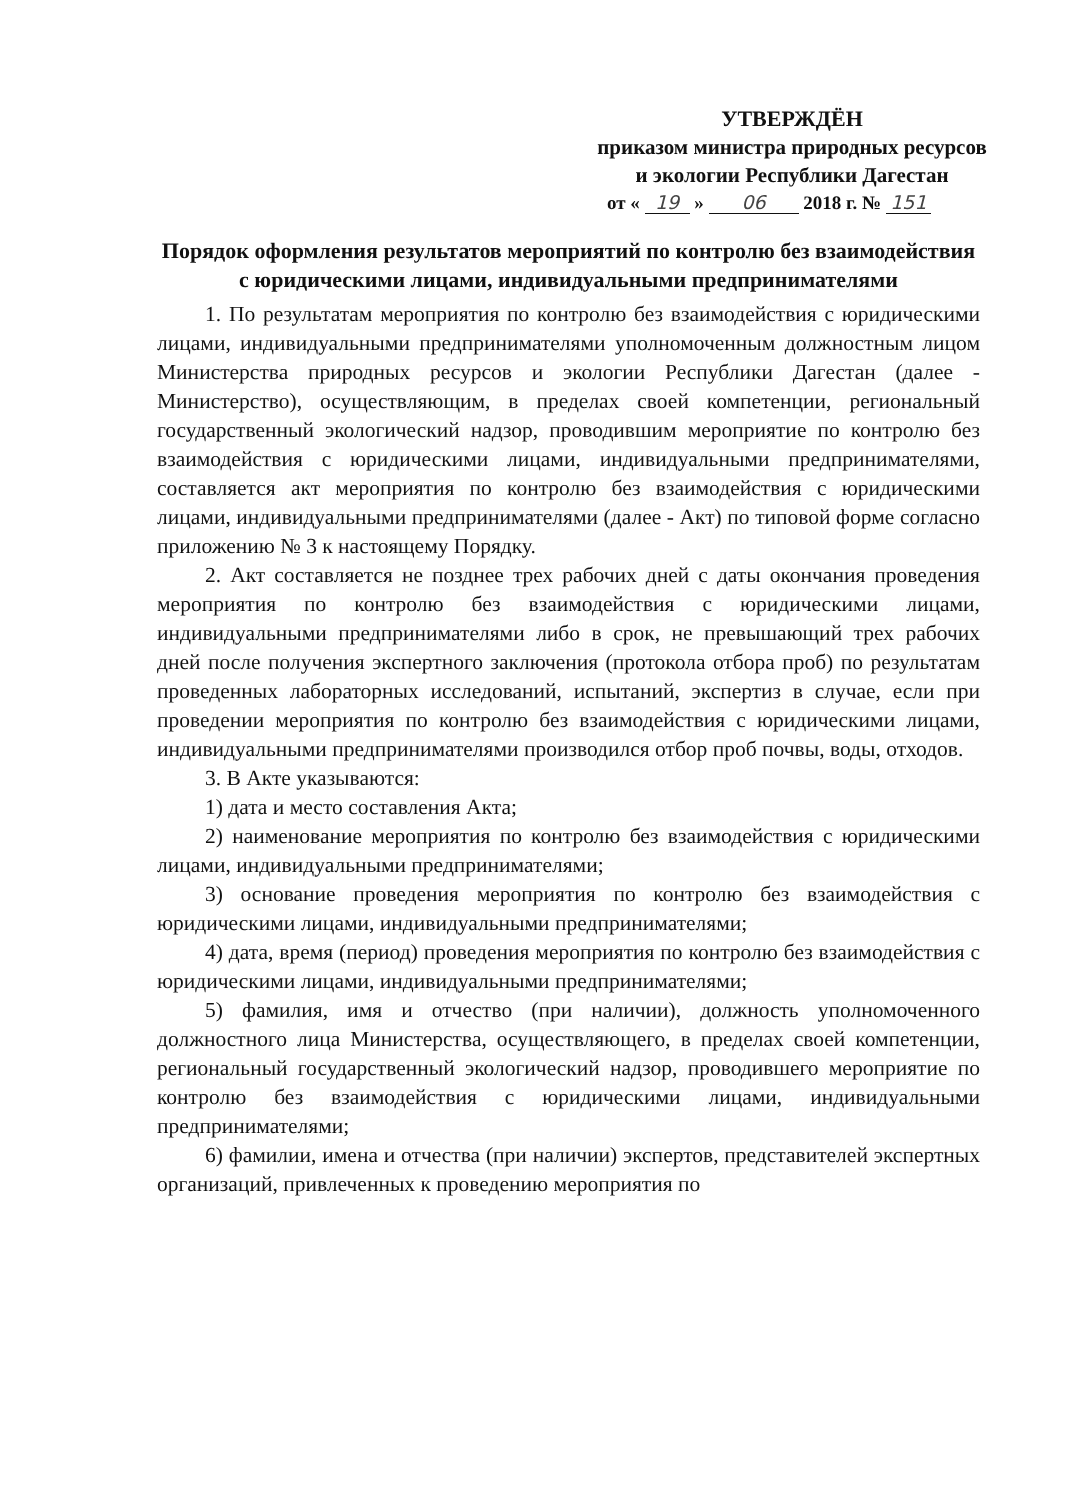УТВЕРЖДЁН
приказом министра природных ресурсов и экологии Республики Дагестан
от « 19 » 06 2018 г. № 151
Порядок оформления результатов мероприятий по контролю без взаимодействия с юридическими лицами, индивидуальными предпринимателями
1. По результатам мероприятия по контролю без взаимодействия с юридическими лицами, индивидуальными предпринимателями уполномоченным должностным лицом Министерства природных ресурсов и экологии Республики Дагестан (далее - Министерство), осуществляющим, в пределах своей компетенции, региональный государственный экологический надзор, проводившим мероприятие по контролю без взаимодействия с юридическими лицами, индивидуальными предпринимателями, составляется акт мероприятия по контролю без взаимодействия с юридическими лицами, индивидуальными предпринимателями (далее - Акт) по типовой форме согласно приложению № 3 к настоящему Порядку.
2. Акт составляется не позднее трех рабочих дней с даты окончания проведения мероприятия по контролю без взаимодействия с юридическими лицами, индивидуальными предпринимателями либо в срок, не превышающий трех рабочих дней после получения экспертного заключения (протокола отбора проб) по результатам проведенных лабораторных исследований, испытаний, экспертиз в случае, если при проведении мероприятия по контролю без взаимодействия с юридическими лицами, индивидуальными предпринимателями производился отбор проб почвы, воды, отходов.
3. В Акте указываются:
1) дата и место составления Акта;
2) наименование мероприятия по контролю без взаимодействия с юридическими лицами, индивидуальными предпринимателями;
3) основание проведения мероприятия по контролю без взаимодействия с юридическими лицами, индивидуальными предпринимателями;
4) дата, время (период) проведения мероприятия по контролю без взаимодействия с юридическими лицами, индивидуальными предпринимателями;
5) фамилия, имя и отчество (при наличии), должность уполномоченного должностного лица Министерства, осуществляющего, в пределах своей компетенции, региональный государственный экологический надзор, проводившего мероприятие по контролю без взаимодействия с юридическими лицами, индивидуальными предпринимателями;
6) фамилии, имена и отчества (при наличии) экспертов, представителей экспертных организаций, привлеченных к проведению мероприятия по